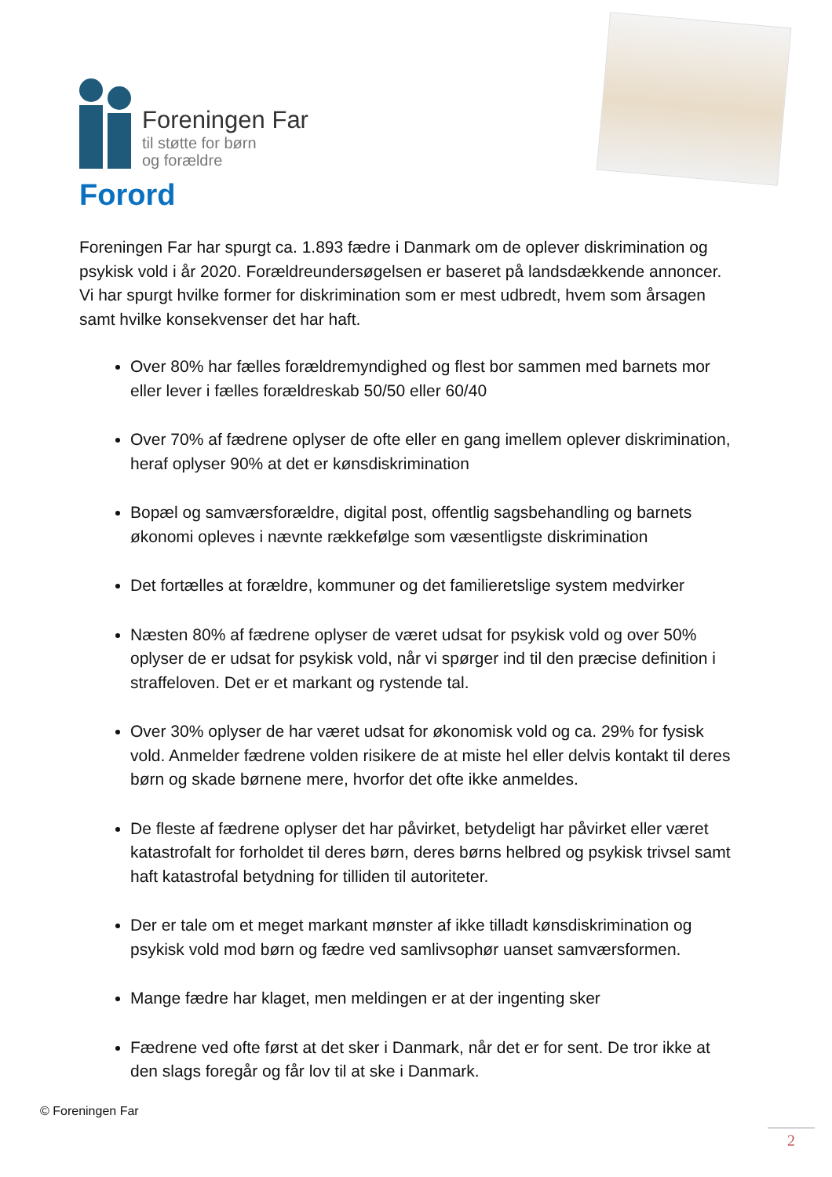Foreningen Far
til støtte for børn
og forældre
Forord
Foreningen Far har spurgt ca. 1.893 fædre i Danmark om de oplever diskrimination og psykisk vold i år 2020. Forældreundersøgelsen er baseret på landsdækkende annoncer. Vi har spurgt hvilke former for diskrimination som er mest udbredt, hvem som årsagen samt hvilke konsekvenser det har haft.
Over 80% har fælles forældremyndighed og flest bor sammen med barnets mor eller lever i fælles forældreskab 50/50 eller 60/40
Over 70% af fædrene oplyser de ofte eller en gang imellem oplever diskrimination, heraf oplyser 90% at det er kønsdiskrimination
Bopæl og samværsforældre, digital post, offentlig sagsbehandling og barnets økonomi opleves i nævnte rækkefølge som væsentligste diskrimination
Det fortælles at forældre, kommuner og det familieretslige system medvirker
Næsten 80% af fædrene oplyser de været udsat for psykisk vold og over 50% oplyser de er udsat for psykisk vold, når vi spørger ind til den præcise definition i straffeloven. Det er et markant og rystende tal.
Over 30% oplyser de har været udsat for økonomisk vold og ca. 29% for fysisk vold. Anmelder fædrene volden risikere de at miste hel eller delvis kontakt til deres børn og skade børnene mere, hvorfor det ofte ikke anmeldes.
De fleste af fædrene oplyser det har påvirket, betydeligt har påvirket eller været katastrofalt for forholdet til deres børn, deres børns helbred og psykisk trivsel samt haft katastrofal betydning for tilliden til autoriteter.
Der er tale om et meget markant mønster af ikke tilladt kønsdiskrimination og psykisk vold mod børn og fædre ved samlivsophør uanset samværsformen.
Mange fædre har klaget, men meldingen er at der ingenting sker
Fædrene ved ofte først at det sker i Danmark, når det er for sent. De tror ikke at den slags foregår og får lov til at ske i Danmark.
© Foreningen Far
2